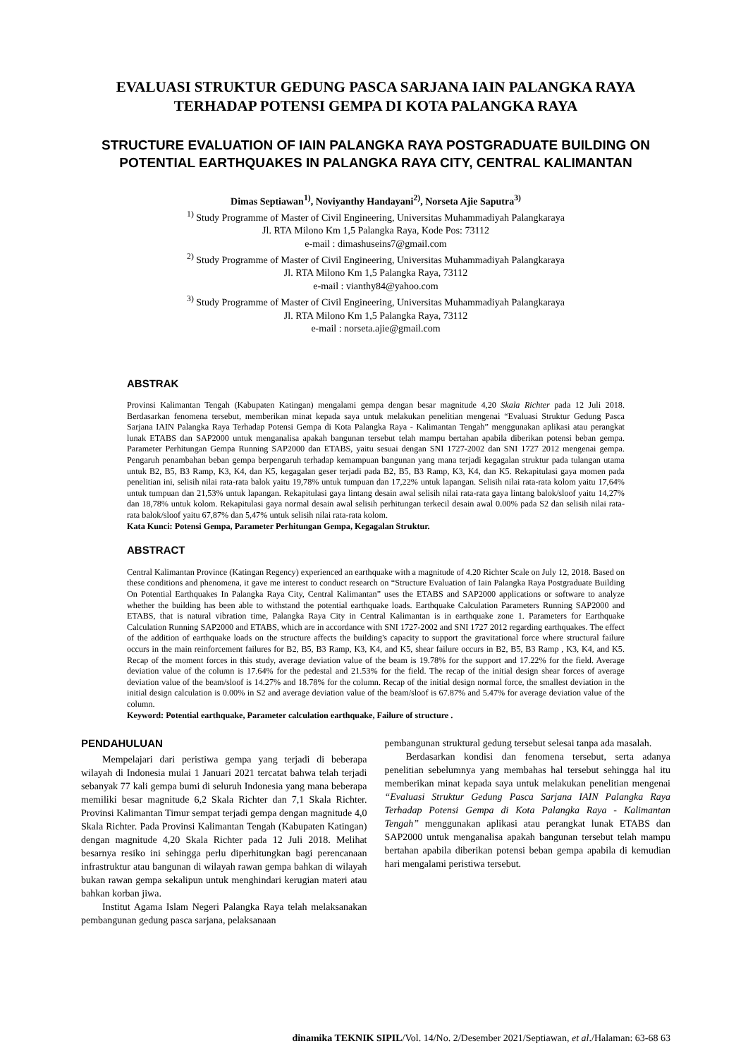EVALUASI STRUKTUR GEDUNG PASCA SARJANA IAIN PALANGKA RAYA TERHADAP POTENSI GEMPA DI KOTA PALANGKA RAYA
STRUCTURE EVALUATION OF IAIN PALANGKA RAYA POSTGRADUATE BUILDING ON POTENTIAL EARTHQUAKES IN PALANGKA RAYA CITY, CENTRAL KALIMANTAN
Dimas Septiawan<sup>1)</sup>, Noviyanthy Handayani<sup>2)</sup>, Norseta Ajie Saputra<sup>3)</sup>
<sup>1)</sup> Study Programme of Master of Civil Engineering, Universitas Muhammadiyah Palangkaraya
Jl. RTA Milono Km 1,5 Palangka Raya, Kode Pos: 73112
e-mail : dimashuseins7@gmail.com
<sup>2)</sup> Study Programme of Master of Civil Engineering, Universitas Muhammadiyah Palangkaraya
Jl. RTA Milono Km 1,5 Palangka Raya, 73112
e-mail : vianthy84@yahoo.com
<sup>3)</sup> Study Programme of Master of Civil Engineering, Universitas Muhammadiyah Palangkaraya
Jl. RTA Milono Km 1,5 Palangka Raya, 73112
e-mail : norseta.ajie@gmail.com
ABSTRAK
Provinsi Kalimantan Tengah (Kabupaten Katingan) mengalami gempa dengan besar magnitude 4,20 Skala Richter pada 12 Juli 2018. Berdasarkan fenomena tersebut, memberikan minat kepada saya untuk melakukan penelitian mengenai “Evaluasi Struktur Gedung Pasca Sarjana IAIN Palangka Raya Terhadap Potensi Gempa di Kota Palangka Raya - Kalimantan Tengah” menggunakan aplikasi atau perangkat lunak ETABS dan SAP2000 untuk menganalisa apakah bangunan tersebut telah mampu bertahan apabila diberikan potensi beban gempa. Parameter Perhitungan Gempa Running SAP2000 dan ETABS, yaitu sesuai dengan SNI 1727-2002 dan SNI 1727 2012 mengenai gempa. Pengaruh penambahan beban gempa berpengaruh terhadap kemampuan bangunan yang mana terjadi kegagalan struktur pada tulangan utama untuk B2, B5, B3 Ramp, K3, K4, dan K5, kegagalan geser terjadi pada B2, B5, B3 Ramp, K3, K4, dan K5. Rekapitulasi gaya momen pada penelitian ini, selisih nilai rata-rata balok yaitu 19,78% untuk tumpuan dan 17,22% untuk lapangan. Selisih nilai rata-rata kolom yaitu 17,64% untuk tumpuan dan 21,53% untuk lapangan. Rekapitulasi gaya lintang desain awal selisih nilai rata-rata gaya lintang balok/sloof yaitu 14,27% dan 18,78% untuk kolom. Rekapitulasi gaya normal desain awal selisih perhitungan terkecil desain awal 0.00% pada S2 dan selisih nilai rata-rata balok/sloof yaitu 67,87% dan 5,47% untuk selisih nilai rata-rata kolom.
Kata Kunci: Potensi Gempa, Parameter Perhitungan Gempa, Kegagalan Struktur.
ABSTRACT
Central Kalimantan Province (Katingan Regency) experienced an earthquake with a magnitude of 4.20 Richter Scale on July 12, 2018. Based on these conditions and phenomena, it gave me interest to conduct research on “Structure Evaluation of Iain Palangka Raya Postgraduate Building On Potential Earthquakes In Palangka Raya City, Central Kalimantan” uses the ETABS and SAP2000 applications or software to analyze whether the building has been able to withstand the potential earthquake loads. Earthquake Calculation Parameters Running SAP2000 and ETABS, that is natural vibration time, Palangka Raya City in Central Kalimantan is in earthquake zone 1. Parameters for Earthquake Calculation Running SAP2000 and ETABS, which are in accordance with SNI 1727-2002 and SNI 1727 2012 regarding earthquakes. The effect of the addition of earthquake loads on the structure affects the building's capacity to support the gravitational force where structural failure occurs in the main reinforcement failures for B2, B5, B3 Ramp, K3, K4, and K5, shear failure occurs in B2, B5, B3 Ramp , K3, K4, and K5. Recap of the moment forces in this study, average deviation value of the beam is 19.78% for the support and 17.22% for the field. Average deviation value of the column is 17.64% for the pedestal and 21.53% for the field. The recap of the initial design shear forces of average deviation value of the beam/sloof is 14.27% and 18.78% for the column. Recap of the initial design normal force, the smallest deviation in the initial design calculation is 0.00% in S2 and average deviation value of the beam/sloof is 67.87% and 5.47% for average deviation value of the column.
Keyword: Potential earthquake, Parameter calculation earthquake, Failure of structure .
PENDAHULUAN
Mempelajari dari peristiwa gempa yang terjadi di beberapa wilayah di Indonesia mulai 1 Januari 2021 tercatat bahwa telah terjadi sebanyak 77 kali gempa bumi di seluruh Indonesia yang mana beberapa memiliki besar magnitude 6,2 Skala Richter dan 7,1 Skala Richter. Provinsi Kalimantan Timur sempat terjadi gempa dengan magnitude 4,0 Skala Richter. Pada Provinsi Kalimantan Tengah (Kabupaten Katingan) dengan magnitude 4,20 Skala Richter pada 12 Juli 2018. Melihat besarnya resiko ini sehingga perlu diperhitungkan bagi perencanaan infrastruktur atau bangunan di wilayah rawan gempa bahkan di wilayah bukan rawan gempa sekalipun untuk menghindari kerugian materi atau bahkan korban jiwa.
Institut Agama Islam Negeri Palangka Raya telah melaksanakan pembangunan gedung pasca sarjana, pelaksanaan
pembangunan struktural gedung tersebut selesai tanpa ada masalah.
Berdasarkan kondisi dan fenomena tersebut, serta adanya penelitian sebelumnya yang membahas hal tersebut sehingga hal itu memberikan minat kepada saya untuk melakukan penelitian mengenai “Evaluasi Struktur Gedung Pasca Sarjana IAIN Palangka Raya Terhadap Potensi Gempa di Kota Palangka Raya - Kalimantan Tengah” menggunakan aplikasi atau perangkat lunak ETABS dan SAP2000 untuk menganalisa apakah bangunan tersebut telah mampu bertahan apabila diberikan potensi beban gempa apabila di kemudian hari mengalami peristiwa tersebut.
dinamika TEKNIK SIPIL/Vol. 14/No. 2/Desember 2021/Septiawan, et al./Halaman: 63-68 63